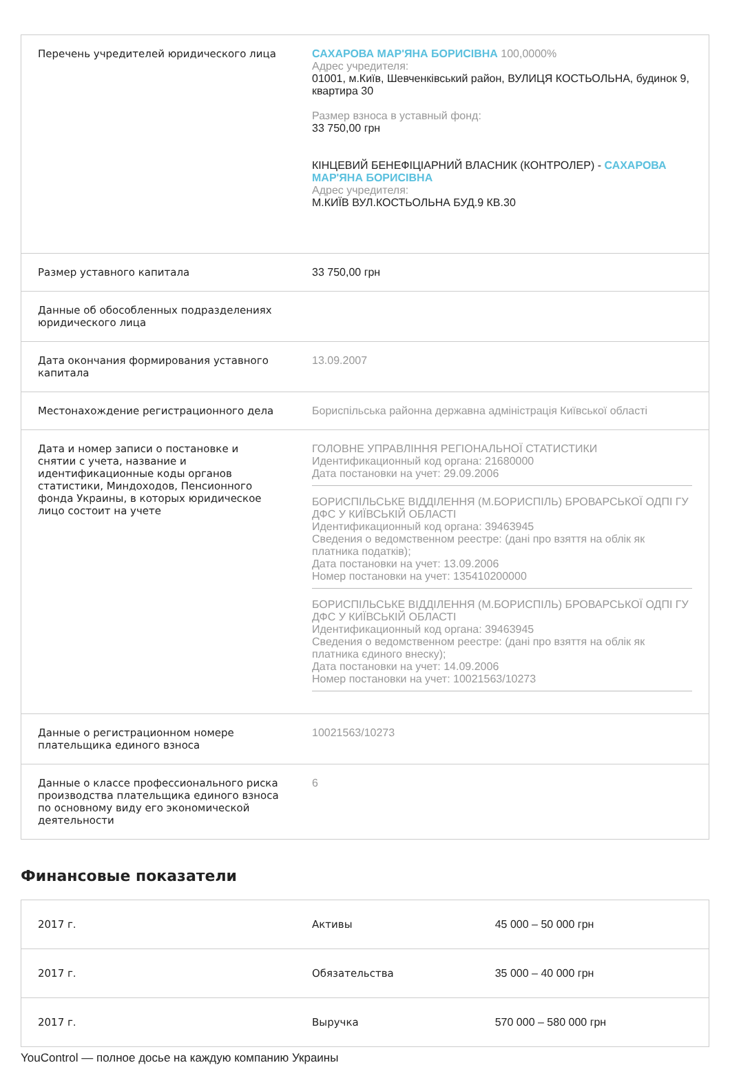| Перечень учредителей юридического лица | САХАРОВА МАР'ЯНА БОРИСІВНА 100,0000% Адрес учредителя: 01001, м.Київ, Шевченківський район, ВУЛИЦЯ КОСТЬОЛЬНА, будинок 9, квартира 30 Размер взноса в уставный фонд: 33 750,00 грн КІНЦЕВИЙ БЕНЕФІЦІАРНИЙ ВЛАСНИК (КОНТРОЛЕР) - САХАРОВА МАР'ЯНА БОРИСІВНА Адрес учредителя: М.КИЇВ ВУЛ.КОСТЬОЛЬНА БУД.9 КВ.30 |
| Размер уставного капитала | 33 750,00 грн |
| Данные об обособленных подразделениях юридического лица | |
| Дата окончания формирования уставного капитала | 13.09.2007 |
| Местонахождение регистрационного дела | Бориспільська районна державна адміністрація Київської області |
| Дата и номер записи о постановке и снятии с учета, название и идентификационные коды органов статистики, Миндоходов, Пенсионного фонда Украины, в которых юридическое лицо состоит на учете | ГОЛОВНЕ УПРАВЛІННЯ РЕГІОНАЛЬНОЇ СТАТИСТИКИ Идентификационный код органа: 21680000 Дата постановки на учет: 29.09.2006 БОРИСПІЛЬСЬКЕ ВІДДІЛЕННЯ (М.БОРИСПІЛЬ) БРОВАРСЬКОЇ ОДПІ ГУ ДФС У КИЇВСЬКІЙ ОБЛАСТІ Идентификационный код органа: 39463945 Сведения о ведомственном реестре: (дані про взяття на облік як платника податків); Дата постановки на учет: 13.09.2006 Номер постановки на учет: 135410200000 БОРИСПІЛЬСЬКЕ ВІДДІЛЕННЯ (М.БОРИСПІЛЬ) БРОВАРСЬКОЇ ОДПІ ГУ ДФС У КИЇВСЬКІЙ ОБЛАСТІ Идентификационный код органа: 39463945 Сведения о ведомственном реестре: (дані про взяття на облік як платника єдиного внеску); Дата постановки на учет: 14.09.2006 Номер постановки на учет: 10021563/10273 |
| Данные о регистрационном номере плательщика единого взноса | 10021563/10273 |
| Данные о классе профессионального риска производства плательщика единого взноса по основному виду его экономической деятельности | 6 |
Финансовые показатели
| 2017 г. | Активы | 45 000 – 50 000 грн |
| 2017 г. | Обязательства | 35 000 – 40 000 грн |
| 2017 г. | Выручка | 570 000 – 580 000 грн |
YouControl — полное досье на каждую компанию Украины